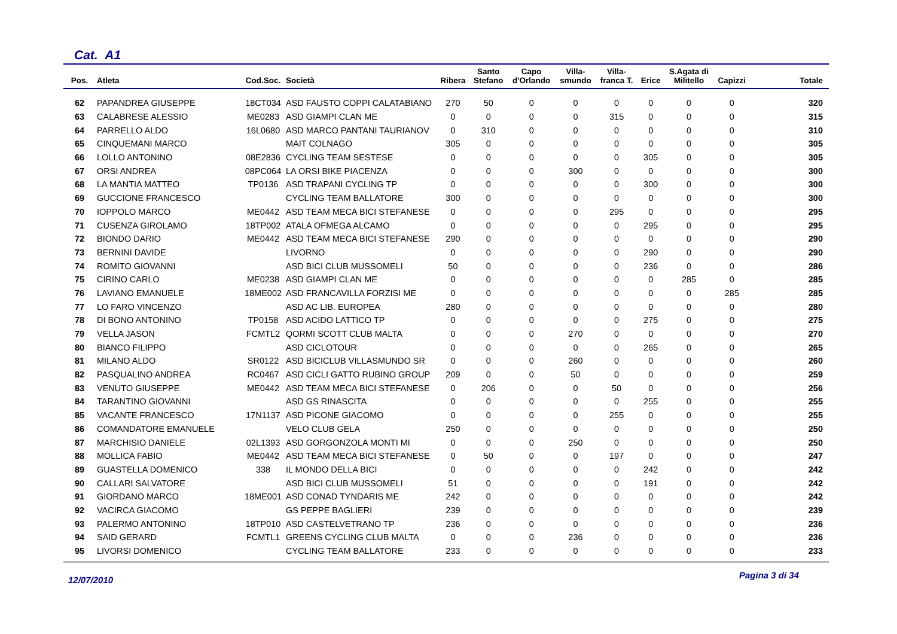Cat. A1
| Pos. | Atleta | Cod.Soc. | Società | Ribera | Santo Stefano | Capo d'Orlando | Villa- smundo | Villa- franca T. | Erice | S.Agata di Militello | Capizzi | Totale |
| --- | --- | --- | --- | --- | --- | --- | --- | --- | --- | --- | --- | --- |
| 62 | PAPANDREA GIUSEPPE | 18CT034 | ASD FAUSTO COPPI CALATABIANO | 270 | 50 | 0 | 0 | 0 | 0 | 0 | 0 | 320 |
| 63 | CALABRESE ALESSIO | ME0283 | ASD GIAMPI CLAN ME | 0 | 0 | 0 | 0 | 315 | 0 | 0 | 0 | 315 |
| 64 | PARRELLO ALDO | 16L0680 | ASD MARCO PANTANI TAURIANOV | 0 | 310 | 0 | 0 | 0 | 0 | 0 | 0 | 310 |
| 65 | CINQUEMANI MARCO | | MAIT COLNAGO | 305 | 0 | 0 | 0 | 0 | 0 | 0 | 0 | 305 |
| 66 | LOLLO ANTONINO | 08E2836 | CYCLING TEAM SESTESE | 0 | 0 | 0 | 0 | 0 | 305 | 0 | 0 | 305 |
| 67 | ORSI ANDREA | 08PC064 | LA ORSI BIKE PIACENZA | 0 | 0 | 0 | 300 | 0 | 0 | 0 | 0 | 300 |
| 68 | LA MANTIA MATTEO | TP0136 | ASD TRAPANI CYCLING TP | 0 | 0 | 0 | 0 | 0 | 300 | 0 | 0 | 300 |
| 69 | GUCCIONE FRANCESCO | | CYCLING TEAM BALLATORE | 300 | 0 | 0 | 0 | 0 | 0 | 0 | 0 | 300 |
| 70 | IOPPOLO MARCO | ME0442 | ASD TEAM MECA BICI STEFANESE | 0 | 0 | 0 | 0 | 295 | 0 | 0 | 0 | 295 |
| 71 | CUSENZA GIROLAMO | 18TP002 | ATALA OFMEGA ALCAMO | 0 | 0 | 0 | 0 | 0 | 295 | 0 | 0 | 295 |
| 72 | BIONDO DARIO | ME0442 | ASD TEAM MECA BICI STEFANESE | 290 | 0 | 0 | 0 | 0 | 0 | 0 | 0 | 290 |
| 73 | BERNINI DAVIDE | | LIVORNO | 0 | 0 | 0 | 0 | 0 | 290 | 0 | 0 | 290 |
| 74 | ROMITO GIOVANNI | | ASD BICI CLUB MUSSOMELI | 50 | 0 | 0 | 0 | 0 | 236 | 0 | 0 | 286 |
| 75 | CIRINO CARLO | ME0238 | ASD GIAMPI CLAN ME | 0 | 0 | 0 | 0 | 0 | 0 | 285 | 0 | 285 |
| 76 | LAVIANO EMANUELE | 18ME002 | ASD FRANCAVILLA FORZISI ME | 0 | 0 | 0 | 0 | 0 | 0 | 0 | 285 | 285 |
| 77 | LO FARO VINCENZO | | ASD AC LIB. EUROPEA | 280 | 0 | 0 | 0 | 0 | 0 | 0 | 0 | 280 |
| 78 | DI BONO ANTONINO | TP0158 | ASD ACIDO LATTICO TP | 0 | 0 | 0 | 0 | 0 | 275 | 0 | 0 | 275 |
| 79 | VELLA JASON | FCMTL2 | QORMI SCOTT CLUB MALTA | 0 | 0 | 0 | 270 | 0 | 0 | 0 | 0 | 270 |
| 80 | BIANCO FILIPPO | | ASD CICLOTOUR | 0 | 0 | 0 | 0 | 0 | 265 | 0 | 0 | 265 |
| 81 | MILANO ALDO | SR0122 | ASD BICICLUB VILLASMUNDO SR | 0 | 0 | 0 | 260 | 0 | 0 | 0 | 0 | 260 |
| 82 | PASQUALINO ANDREA | RC0467 | ASD CICLI GATTO RUBINO GROUP | 209 | 0 | 0 | 50 | 0 | 0 | 0 | 0 | 259 |
| 83 | VENUTO GIUSEPPE | ME0442 | ASD TEAM MECA BICI STEFANESE | 0 | 206 | 0 | 0 | 50 | 0 | 0 | 0 | 256 |
| 84 | TARANTINO GIOVANNI | | ASD GS RINASCITA | 0 | 0 | 0 | 0 | 0 | 255 | 0 | 0 | 255 |
| 85 | VACANTE FRANCESCO | 17N1137 | ASD PICONE GIACOMO | 0 | 0 | 0 | 0 | 255 | 0 | 0 | 0 | 255 |
| 86 | COMANDATORE EMANUELE | | VELO CLUB GELA | 250 | 0 | 0 | 0 | 0 | 0 | 0 | 0 | 250 |
| 87 | MARCHISIO DANIELE | 02L1393 | ASD GORGONZOLA MONTI MI | 0 | 0 | 0 | 250 | 0 | 0 | 0 | 0 | 250 |
| 88 | MOLLICA FABIO | ME0442 | ASD TEAM MECA BICI STEFANESE | 0 | 50 | 0 | 0 | 197 | 0 | 0 | 0 | 247 |
| 89 | GUASTELLA DOMENICO | 338 | IL MONDO DELLA BICI | 0 | 0 | 0 | 0 | 0 | 242 | 0 | 0 | 242 |
| 90 | CALLARI SALVATORE | | ASD BICI CLUB MUSSOMELI | 51 | 0 | 0 | 0 | 0 | 191 | 0 | 0 | 242 |
| 91 | GIORDANO MARCO | 18ME001 | ASD CONAD TYNDARIS ME | 242 | 0 | 0 | 0 | 0 | 0 | 0 | 0 | 242 |
| 92 | VACIRCA GIACOMO | | GS PEPPE BAGLIERI | 239 | 0 | 0 | 0 | 0 | 0 | 0 | 0 | 239 |
| 93 | PALERMO ANTONINO | 18TP010 | ASD CASTELVETRANO TP | 236 | 0 | 0 | 0 | 0 | 0 | 0 | 0 | 236 |
| 94 | SAID GERARD | FCMTL1 | GREENS CYCLING CLUB MALTA | 0 | 0 | 0 | 236 | 0 | 0 | 0 | 0 | 236 |
| 95 | LIVORSI DOMENICO | | CYCLING TEAM BALLATORE | 233 | 0 | 0 | 0 | 0 | 0 | 0 | 0 | 233 |
12/07/2010 Pagina 3 di 34